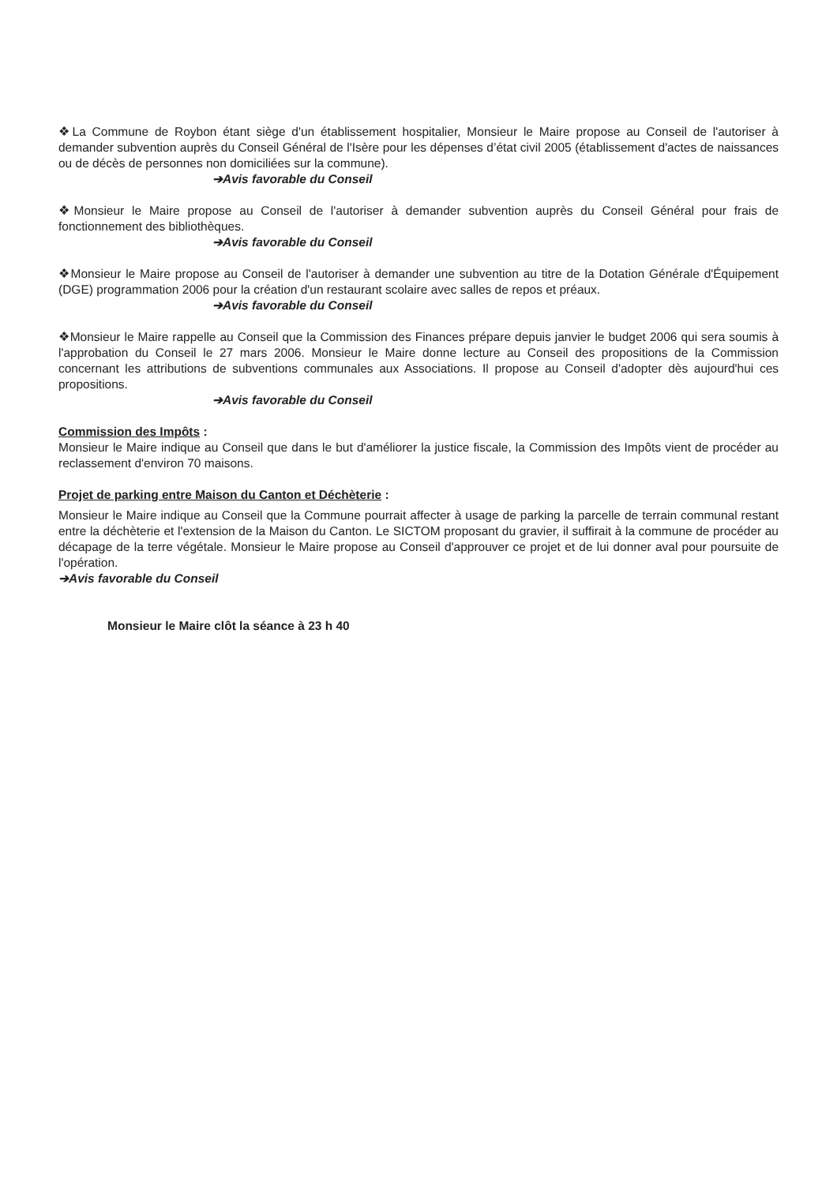❖La Commune de Roybon étant siège d'un établissement hospitalier, Monsieur le Maire propose au Conseil de l'autoriser à demander subvention auprès du Conseil Général de l'Isère pour les dépenses d’état civil 2005 (établissement d'actes de naissances ou de décès de personnes non domiciliées sur la commune).
➔Avis favorable du Conseil
❖Monsieur le Maire propose au Conseil de l'autoriser à demander subvention auprès du Conseil Général pour frais de fonctionnement des bibliothèques.
➔Avis favorable du Conseil
❖Monsieur le Maire propose au Conseil de l'autoriser à demander une subvention au titre de la Dotation Générale d'Équipement (DGE) programmation 2006 pour la création d'un restaurant scolaire avec salles de repos et préaux.
➔Avis favorable du Conseil
❖Monsieur le Maire rappelle au Conseil que la Commission des Finances prépare depuis janvier le budget 2006 qui sera soumis à l'approbation du Conseil le 27 mars 2006. Monsieur le Maire donne lecture au Conseil des propositions de la Commission concernant les attributions de subventions communales aux Associations. Il propose au Conseil d'adopter dès aujourd'hui ces propositions.
➔Avis favorable du Conseil
Commission des Impôts :
Monsieur le Maire indique au Conseil que dans le but d'améliorer la justice fiscale, la Commission des Impôts vient de procéder au reclassement d'environ 70 maisons.
Projet de parking entre Maison du Canton et Déchèterie :
Monsieur le Maire indique au Conseil que la Commune pourrait affecter à usage de parking la parcelle de terrain communal restant entre la déchèterie et l'extension de la Maison du Canton. Le SICTOM proposant du gravier, il suffirait à la commune de procéder au décapage de la terre végétale. Monsieur le Maire propose au Conseil d'approuver ce projet et de lui donner aval pour poursuite de l'opération.
➔Avis favorable du Conseil
Monsieur le Maire clôt la séance à 23 h 40